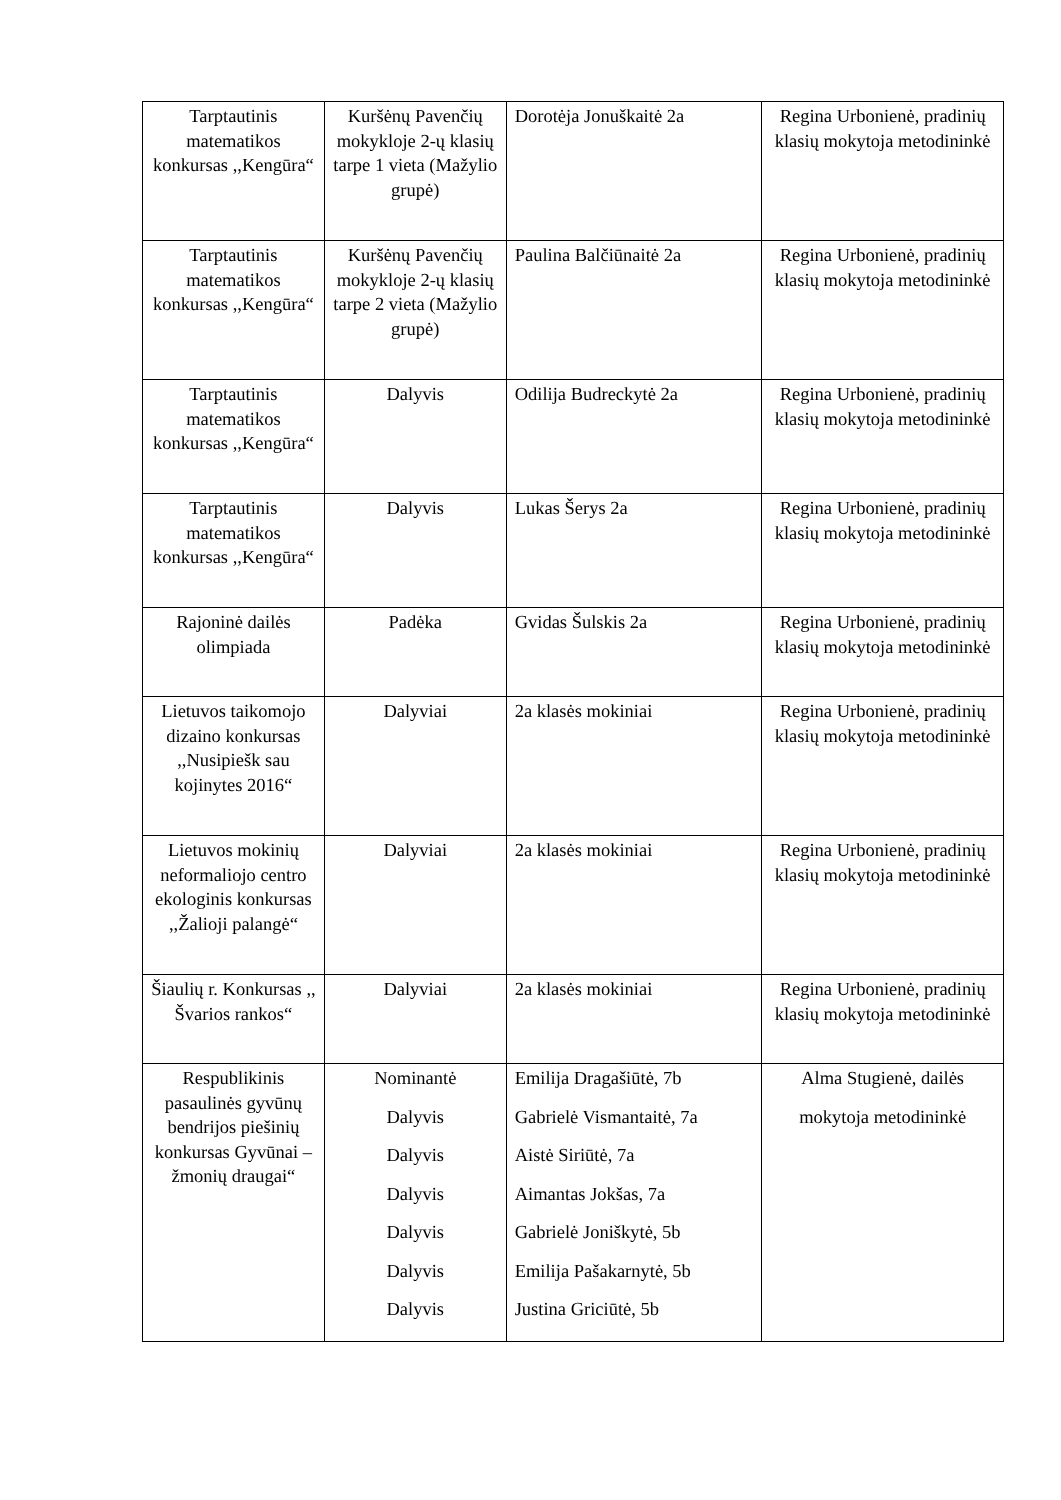| Tarptautinis matematikos konkursas ,,Kengūra“ | Kuršėnų Pavenčių mokykloje 2-ų klasių tarpe 1 vieta (Mažylio grupė) | Dorotėja Jonuškaitė 2a | Regina Urbonienė, pradinių klasių mokytoja metodininkė |
| Tarptautinis matematikos konkursas ,,Kengūra“ | Kuršėnų Pavenčių mokykloje 2-ų klasių tarpe 2 vieta (Mažylio grupė) | Paulina Balčiūnaitė 2a | Regina Urbonienė, pradinių klasių mokytoja metodininkė |
| Tarptautinis matematikos konkursas ,,Kengūra“ | Dalyvis | Odilija Budreckytė 2a | Regina Urbonienė, pradinių klasių mokytoja metodininkė |
| Tarptautinis matematikos konkursas ,,Kengūra“ | Dalyvis | Lukas Šerys 2a | Regina Urbonienė, pradinių klasių mokytoja metodininkė |
| Rajoninė dailės olimpiada | Padėka | Gvidas Šulskis 2a | Regina Urbonienė, pradinių klasių mokytoja metodininkė |
| Lietuvos taikomojo dizaino konkursas ,,Nusipiešk sau kojinytes 2016“ | Dalyviai | 2a klasės mokiniai | Regina Urbonienė, pradinių klasių mokytoja metodininkė |
| Lietuvos mokinių neformaliojo centro ekologinis konkursas ,,Žalioji palangė“ | Dalyviai | 2a klasės mokiniai | Regina Urbonienė, pradinių klasių mokytoja metodininkė |
| Šiaulių r. Konkursas ,, Švarios rankos“ | Dalyviai | 2a klasės mokiniai | Regina Urbonienė, pradinių klasių mokytoja metodininkė |
| Respublikinis pasaulinės gyvūnų bendrijos piešinių konkursas Gyvūnai – žmonių draugai“ | Nominantė Dalyvis Dalyvis Dalyvis Dalyvis Dalyvis Dalyvis | Emilija Dragašiūtė, 7b Gabrielė Vismantaitė, 7a Aistė Siriūtė, 7a Aimantas Jokšas, 7a Gabrielė Joniškytė, 5b Emilija Pašakarnytė, 5b Justina Griciūtė, 5b | Alma Stugienė, dailės mokytoja metodininkė |